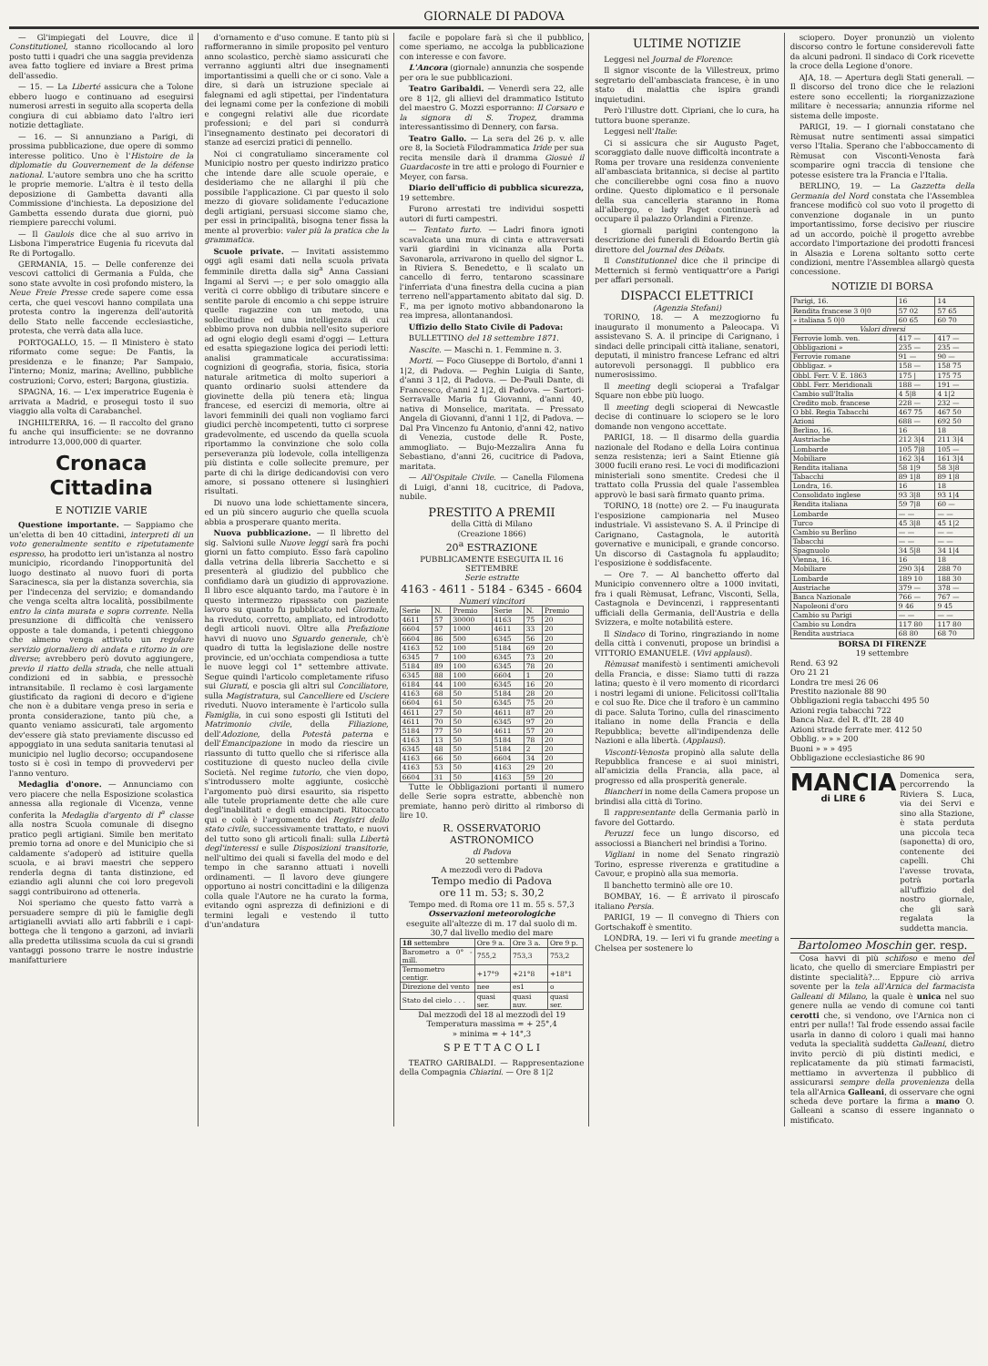GIORNALE DI PADOVA
— Gl'impiegati del Louvre, dice il Constitutionel, stanno ricollocando al loro posto tutti i quadri che una saggia previdenza avea fatto togliere ed inviare a Brest prima dell'assedio.
— 15. — La Liberté assicura che a Tolone ebbero luogo e continuano ad eseguirsi numerosi arresti in seguito alla scoperta della congiura di cui abbiamo dato l'altro ieri notizie dettagliate.
— 16. — Si annunziano a Parigi, di prossima pubblicazione, due opere di sommo interesse politico. Uno è l'Histoire de la diplomatie du Gouvernement de la défense national. L'autore sembra uno che ha scritto le proprie memorie. L'altra è il testo della deposizione di Gambetta davanti alla Commissione d'inchiesta. La deposizione del Gambetta essendo durata due giorni, può riempiere parecchi volumi.
— Il Gaulois dice che al suo arrivo in Lisbona l'imperatrice Eugenia fu ricevuta dal Re di Portogallo.
GERMANIA, 15. — Delle conferenze dei vescovi cattolici di Germania a Fulda, che sono state avvolte in così profondo mistero, la Neue Freie Presse crede sapere come essa certa, che quei vescovi hanno compilata una protesta contro la ingerenza dell'autorità dello Stato nelle faccende ecclesiastiche, protesta, che verrà data alla luce.
PORTOGALLO, 15. — Il Ministero è stato riformato come segue: De Fantis, la presidenza e le finanze; Par Sampaio, l'interno; Moniz, marina; Avellino, pubbliche costruzioni; Corvo, esteri; Bargona, giustizia.
SPAGNA, 16. — L'ex imperatrice Eugenia è arrivata a Madrid, e prosegui tosto il suo viaggio alla volta di Carabanchel.
INGHILTERRA, 16. — Il raccolto del grano fu anche qui insufficiente: se ne dovranno introdurre 13,000,000 di quarter.
Cronaca Cittadina
E NOTIZIE VARIE
Questione importante. — Sappiamo che un'eletta di ben 40 cittadini, interpreti di un voto generalmente sentito e ripetutamente espresso, ha prodotto ieri un'istanza al nostro municipio, ricordando l'inopportunità del luogo destinato al nuovo fuori di porta Saracinesca, sia per la distanza soverchia, sia per l'indecenza del servizio; e domandando che venga scelta altra località, possibilmente entro la cinta murata e sopra corrente. Nella presunzione di difficoltà che venissero opposte a tale domanda, i petenti chieggono che almeno venga attivato un regolare servizio giornaliero di andata e ritorno in ore diverse; avrebbero però dovuto aggiungere, previo il riatto della strada, che nelle attuali condizioni ed in sabbia, e pressochè intransitabile. Il reclamo è così largamente giustificato da ragioni di decoro e d'igiene che non è a dubitare venga preso in seria e pronta considerazione, tanto più che, a quanto veniamo assicurati, tale argomento dev'essere già stato previamente discusso ed appoggiato in una seduta sanitaria tenutasi al municipio nel luglio decorso; occupandosene tosto si è così in tempo di provvedervi per l'anno venturo.
Medaglia d'onore. — Annunciamo con vero piacere che nella Esposizione scolastica annessa alla regionale di Vicenza, venne conferita la Medaglia d'argento di I<sup>a</sup> classe alla nostra Scuola comunale di disegno pratico pegli artigiani. Simile ben meritato premio torna ad onore e del Municipio che si caldamente s'adoperò ad istituire quella scuola, e ai bravi maestri che seppero renderla degna di tanta distinzione, ed eziandio agli alunni che coi loro pregevoli saggi contribuirono ad ottenerla.
Noi speriamo che questo fatto varrà a persuadere sempre di più le famiglie degli artigianelli avviati allo arti fabbrili e i capi-bottega che li tengono a garzoni, ad inviarli alla predetta utilissima scuola da cui si grandi vantaggi possono trarre le nostre industrie manifatturiere
d'ornamento e d'uso comune. E tanto più si rafformeranno in simile proposito pel venturo anno scolastico, perchè siamo assicurati che verranno aggiunti altri due insegnamenti importantissimi a quelli che or ci sono. Vale a dire, si darà un istruzione speciale ai falegnami ed agli stipettai, per l'indentatura dei legnami come per la confezione di mobili e congegni relativi alle due ricordate professioni; e del pari si condurrà l'insegnamento destinato pei decoratori di stanze ad esercizi pratici di pennello.
Noi ci congratuliamo sinceramente col Municipio nostro per questo indirizzo pratico che intende dare alle scuole operaie, e desideriamo che ne allarghi il più che possibile l'applicazione. Ci par questo il solo mezzo di giovare solidamente l'educazione degli artigiani, persuasi siccome siamo che, per essi in principalità, bisogna tener fissa la mente al proverbio: valer più la pratica che la grammatica.
Scuole private. — Invitati assistemmo oggi agli esami dati nella scuola privata femminile diretta dalla sig<sup>a</sup> Anna Cassiani Ingami al Servi —; e per solo omaggio alla verità ci corre obbligo di tributare sincere e sentite parole di encomio a chi seppe istruire quelle ragazzine con un metodo, una sollecitudine ed una intelligenza di cui ebbimo prova non dubbia nell'esito superiore ad ogni elogio degli esami d'oggi — Lettura ed esatta spiegazione logica dei periodi letti: analisi grammaticale accuratissima: cognizioni di geografia, storia, fisica, storia naturale aritmetica di molto superiori a quanto ordinario suolsi attendere da giovinette della più tenera età; lingua francese, ed esercizi di memoria, oltre ai lavori femminili dei quali non vogliamo farci giudici perchè incompetenti, tutto ci sorprese gradevolmente, ed uscendo da quella scuola riportammo la convinzione che solo colla perseveranza più lodevole, colla intelligenza più distinta e colle sollecite premure, per parte di chi la dirige dedicandovisi con vero amore, si possano ottenere sì lusinghieri risultati.
Di nuovo una lode schiettamente sincera, ed un più sincero augurio che quella scuola abbia a prosperare quanto merita.
Nuova pubblicazione. — Il libretto del sig. Salvioni sulle Nuove leggi sarà fra pochi giorni un fatto compiuto. Esso farà capolino dalla vetrina della libreria Sacchetto e si presenterà al giudizio del pubblico che confidiamo darà un giudizio di approvazione. Il libro esce alquanto tardo, ma l'autore è in questo intermezzo ripassato con paziente lavoro su quanto fu pubblicato nel Giornale, ha riveduto, corretto, ampliato, ed introdotto degli articoli nuovi. Oltre alla Prefazione havvi di nuovo uno Sguardo generale, ch'è quadro di tutta la legislazione delle nostre provincie, ed un'occhiata compendiosa a tutte le nuove leggi col 1° settembre attivate. Segue quindi l'articolo completamente rifuso sui Giurati, e poscia gli altri sul Conciliatore, sulla Magistratura, sul Cancelliere ed Usciere riveduti. Nuovo interamente è l'articolo sulla Famiglia, in cui sono esposti gli Istituti del Matrimonio civile, della Filiazione, dell'Adozione, della Potestà paterna e dell'Emancipazione in modo da riescire un riassunto di tutto quello che si riferisce alla costituzione di questo nucleo della civile Società. Nel regime tutorio, che vien dopo, s'introdussero molte aggiunte, cosicchè l'argomento può dirsi esaurito, sia rispetto alle tutele propriamente dette che alle cure degl'inabilitati e degli emancipati. Ritoccato qui e colà è l'argomento dei Registri dello stato civile, successivamente trattato, e nuovi del tutto sono gli articoli finali: sulla Libertà degl'interessi e sulle Disposizioni transitorie, nell'ultimo dei quali si favella del modo e del tempo in che saranno attuati i novelli ordinamenti. — Il lavoro deve giungere opportuno ai nostri concittadini e la diligenza colla quale l'Autore ne ha curato la forma, evitando ogni asprezza di definizioni e di termini legali e vestendo il tutto d'un'andatura
facile e popolare farà sì che il pubblico, come speriamo, ne accolga la pubblicazione con interesse e con favore.
L'Ancora (giornale) annunzia che sospende per ora le sue pubblicazioni.
Teatro Garibaldi. — Venerdì sera 22, alle ore 8 1|2, gli allievi del drammatico Istituto del maestro G. Mozzi esporranno: Il Corsaro e la signora di S. Tropez, dramma interessantissimo di Dennery, con farsa.
Teatro Gallo. — La sera del 26 p. v. alle ore 8, la Società Filodrammatica Iride per sua recita mensile darà il dramma Giosuè il Guardacoste in tre atti e prologo di Fournier e Meyer, con farsa.
Diario dell'ufficio di pubblica sicurezza, 19 settembre.
Furono arrestati tre individui sospetti autori di furti campestri.
— Tentato furto. — Ladri finora ignoti scavalcata una mura di cinta e attraversati varii giardini in vicinanza alla Porta Savonarola, arrivarono in quello del signor L. in Riviera S. Benedetto, e lì scalato un cancello di ferro, tentarono scassinare l'inferriata d'una finestra della cucina a pian terreno nell'appartamento abitato dal sig. D. F., ma per ignoto motivo abbandonarono la rea impresa, allontanandosi.
Uffizio dello Stato Civile di Padova:
BULLETTINO del 18 settembre 1871.
Nascite. — Maschi n. 1. Femmine n. 3.
Morti. — Foco Giuseppe di Bortolo, d'anni 1 1|2, di Padova. — Peghin Luigia di Sante, d'anni 3 1|2, di Padova. — De-Pauli Dante, di Francesco, d'anni 2 1|2, di Padova. — Sartori-Serravalle Maria fu Giovanni, d'anni 40, nativa di Monselice, maritata. — Pressato Angela di Giovanni, d'anni 1 1|2, di Padova. — Dal Pra Vincenzo fu Antonio, d'anni 42, nativo di Venezia, custode delle R. Poste, ammogliato. — Bujo-Mezzalira Anna fu Sebastiano, d'anni 26, cucitrice di Padova, maritata.
— All'Ospitale Civile. — Canella Filomena di Luigi, d'anni 18, cucitrice, di Padova, nubile.
PRESTITO A PREMII
della Città di Milano
(Creazione 1866)
20<sup>a</sup> ESTRAZIONE
PUBBLICAMENTE ESEGUITA IL 16 SETTEMBRE
Serie estratte
4163 - 4611 - 5184 - 6345 - 6604
Numeri vincitori
| Serie | N. | Premio | Serie | N. | Premio |
| --- | --- | --- | --- | --- | --- |
| 4611 | 57 | 30000 | 4163 | 75 | 20 |
| 6604 | 57 | 1000 | 4611 | 33 | 20 |
| 6604 | 86 | 500 | 6345 | 56 | 20 |
| 4163 | 52 | 100 | 5184 | 69 | 20 |
| 6345 | 7 | 100 | 6345 | 73 | 20 |
| 5184 | 89 | 100 | 6345 | 78 | 20 |
| 6345 | 88 | 100 | 6604 | 1 | 20 |
| 6184 | 44 | 100 | 6345 | 16 | 20 |
| 4163 | 68 | 50 | 5184 | 28 | 20 |
| 6604 | 61 | 50 | 6345 | 75 | 20 |
| 4611 | 27 | 50 | 4611 | 87 | 20 |
| 4611 | 70 | 50 | 6345 | 97 | 20 |
| 5184 | 77 | 50 | 4611 | 57 | 20 |
| 4163 | 13 | 50 | 5184 | 78 | 20 |
| 6345 | 48 | 50 | 5184 | 2 | 20 |
| 4163 | 66 | 50 | 6604 | 34 | 20 |
| 4163 | 53 | 50 | 4163 | 29 | 20 |
| 6604 | 31 | 50 | 4163 | 59 | 20 |
Tutte le Obbligazioni portanti il numero delle Serie sopra estratte, abbenchè non premiate, hanno però diritto al rimborso di lire 10.
R. OSSERVATORIO ASTRONOMICO
di Padova
20 settembre
A mezzodì vero di Padova
Tempo medio di Padova
ore 11 m. 53; s. 30,2
Tempo med. di Roma ore 11 m. 55 s. 57,3
Osservazioni meteorologiche
eseguite all'altezze di m. 17 dal suolo di m. 30,7 dal livello medio del mare
| 18 settembre | Ore 9 a. | Ore 3 a. | Ore 9 p. |
| --- | --- | --- | --- |
| Barometro a 0° - mill. | 755,2 | 753,3 | 753,2 |
| Termometro centigr. | +17°9 | +21°8 | +18°1 |
| Direzione del vento | nee | es1 | o |
| Stato del cielo . . . | quasi ser. | quasi nuv. | quasi ser. |
Dal mezzodì del 18 al mezzodì del 19
Temperatura massima = + 25°,4
» minima = + 14°,3
S P E T T A C O L I
TEATRO GARIBALDI. — Rappresentazione della Compagnia Chiarini. — Ore 8 1|2
ULTIME NOTIZIE
Leggesi nel Journal de Florence:
Il signor visconte de la Villestreux, primo segretario dell'ambasciata francese, è in uno stato di malattia che ispira grandi inquietudini.
Però l'illustre dott. Cipriani, che lo cura, ha tuttora buone speranze.
Leggesi nell'Italie:
Ci si assicura che sir Augusto Paget, scoraggiato dalle nuove difficoltà incontrate a Roma per trovare una residenza conveniente all'ambasciata britannica, si decise al partito che concilierebbe ogni cosa fino a nuovo ordine. Questo diplomatico e il personale della sua cancelleria staranno in Roma all'albergo, e lady Paget continuerà ad occupare il palazzo Orlandini a Firenze.
I giornali parigini contengono la descrizione dei funerali di Edoardo Bertin già direttore del Journal des Débats.
Il Constitutionnel dice che il principe di Metternich si fermò ventiquattr'ore a Parigi per affari personali.
DISPACCI ELETTRICI
(Agenzia Stefani)
TORINO, 18. — A mezzogiorno fu inaugurato il monumento a Paleocapa. Vi assistevano S. A. il principe di Carignano, i sindaci delle principali città italiane, senatori, deputati, il ministro francese Lefranc ed altri autorevoli personaggi. Il pubblico era numerosissimo.
Il meeting degli scioperai a Trafalgar Square non ebbe più luogo.
Il meeting degli scioperai di Newcastle decise di continuare lo sciopero se le loro domande non vengono accettate.
PARIGI, 18. — Il disarmo della guardia nazionale del Rodano e della Loira continua senza resistenza; ieri a Saint Etienne già 3000 fucili erano resi. Le voci di modificazioni ministeriali sono smentite. Credesi che il trattato colla Prussia del quale l'assemblea approvò le basi sarà firmato quanto prima.
TORINO, 18 (notte) ore 2. — Fu inaugurata l'esposizione campionaria nel Museo industriale. Vi assistevano S. A. il Principe di Carignano, Castagnola, le autorità governative e municipali, e grande concorso. Un discorso di Castagnola fu applaudito; l'esposizione è soddisfacente.
— Ore 7. — Al banchetto offerto dal Municipio convennero oltre a 1000 invitati, fra i quali Rèmusat, Lefranc, Visconti, Sella, Castagnola e Devincenzi, i rappresentanti ufficiali della Germania, dell'Austria e della Svizzera, e molte notabilità estere.
Il Sindaco di Torino, ringraziando in nome della città i convenuti, propose un brindisi a VITTORIO EMANUELE. (Vivi applausi).
Rèmusat manifestò i sentimenti amichevoli della Francia, e disse: Siamo tutti di razza latina; questo è il vero momento di ricordarci i nostri legami di unione. Felicitossi coll'Italia e col suo Re. Dice che il traforo è un cammino di pace. Saluta Torino, culla del rinascimento italiano in nome della Francia e della Repubblica; bevette all'indipendenza delle Nazioni e alla libertà. (Applausi).
Visconti-Venosta propinò alla salute della Repubblica francese e ai suoi ministri, all'amicizia della Francia, alla pace, al progresso ed alla prosperità generale.
Biancheri in nome della Camera propose un brindisi alla città di Torino.
Il rappresentante della Germania parlò in favore del Gottardo.
Peruzzi fece un lungo discorso, ed associossi a Biancheri nel brindisi a Torino.
Vigliani in nome del Senato ringraziò Torino, espresse riverenza e gratitudine a Cavour, e propinò alla sua memoria.
Il banchetto terminò alle ore 10.
BOMBAY, 16. — È arrivato il piroscafo italiano Persia.
PARIGI, 19 — Il convegno di Thiers con Gortschakoff è smentito.
LONDRA, 19. — Ieri vi fu grande meeting a Chelsea per sostenere lo
sciopero. Doyer pronunziò un violento discorso contro le fortune considerevoli fatte da alcuni padroni. Il sindaco di Cork ricevette la croce della Legione d'onore.
AJA, 18. — Apertura degli Stati generali. — Il discorso del trono dice che le relazioni estere sono eccellenti; la riorganizzazione militare è necessaria; annunzia riforme nel sistema delle imposte.
PARIGI, 19. — I giornali constatano che Rèmusat nutre sentimenti assai simpatici verso l'Italia. Sperano che l'abboccamento di Rèmusat con Visconti-Venosta farà scomparire ogni traccia di tensione che potesse esistere tra la Francia e l'Italia.
BERLINO, 19. — La Gazzetta della Germania del Nord constata che l'Assemblea francese modificò col suo voto il progetto di convenzione doganale in un punto importantissimo, forse decisivo per riuscire ad un accordo, poichè il progetto avrebbe accordato l'importazione dei prodotti francesi in Alsazia e Lorena soltanto sotto certe condizioni, mentre l'Assemblea allargò questa concessione.
NOTIZIE DI BORSA
| Parigi, 16. | 16 | 14 |
| --- | --- | --- |
| Rendita francese 3 0/0 | 57 02 | 57 65 |
| » italiana 5 0/0 | 60 65 | 60 70 |
| Valori diversi | | |
| Ferrovie lomb. ven. | 417 — | 417 — |
| Obbligazioni » | 235 — | 235 — |
| Ferrovie romane | 91 — | 90 — |
| Obbligaz. » | 158 — | 158 75 |
| Obbl. Ferr. V. E. 1863 | 175 / | 175 75 |
| Obbl. Ferr. Meridionali | 188 — | 191 — |
| Cambio sull'Italia | 4 5/8 | 4 1/2 |
| Credito mob. francese | 228 — | 232 — |
| O bbl. Regia Tabacchi | 467 75 | 467 50 |
| Azioni | 688 — | 692 50 |
| Berlino, 16. | 16 | 18 |
| Austriache | 212 3/4 | 211 3/4 |
| Lombarde | 105 7/8 | 105 — |
| Mobiliare | 162 3/4 | 161 3/4 |
| Rendita italiana | 58 1/9 | 58 3/8 |
| Tabacchi | 89 1/8 | 89 1/8 |
| Londra, 16. | 16 | 18 |
| Consolidato inglese | 93 3/8 | 93 1/4 |
| Rendita italiana | 59 7/8 | 60 — |
| Lombarde | — — | — — |
| Turco | 45 3/8 | 45 1/2 |
| Cambio su Berlino | — — | — — |
| Tabacchi | — — | — — |
| Spagnuolo | 34 5/8 | 34 1/4 |
| Vienna, 16. | 16 | 18 |
| Mobiliare | 290 3/4 | 288 70 |
| Lombarde | 189 10 | 188 30 |
| Austriache | 379 — | 378 — |
| Banca Nazionale | 766 — | 767 — |
| Napoleoni d'oro | 9 46 | 9 45 |
| Cambio su Parigi | — — | — — |
| Cambio su Londra | 117 80 | 117 80 |
| Rendita austriaca | 68 80 | 68 70 |
BORSA DI FIRENZE
19 settembre
Rend. 63 92
Oro 21 21
Londra tre mesi 26 06
Prestito nazionale 88 90
Obbligazioni regia tabacchi 495 50
Azioni regia tabacchi 722
Banca Naz. del R. d'It. 28 40
Azioni strade ferrate mer. 412 50
Obblig. » » » 200
Buoni » » » 495
Obbligazione ecclesiastiche 86 90
MANCIA
di LIRE 6
Domenica sera, percorrendo la Riviera S. Luca, via dei Servi e sino alla Stazione, è stata perduta una piccola teca (saponetta) di oro, contenente dei capelli. Chi l'avesse trovata, potrà portarla all'uffizio del nostro giornale, che gli sarà regalata la suddetta mancia.
Bartolomeo Moschin ger. resp.
Cosa havvi di più schifoso e meno del licato, che quello di smerciare Empiastri per distinte specialità?... Eppure ciò arriva sovente per la tela all'Arnica del farmacista Galleani di Milano, la quale è unica nel suo genere nulla ae vendo di comune coi tanti cerotti che, si vendono, ove l'Arnica non ci entri per nulla!! Tal frode essendo assai facile usarla in danno di coloro i quali mai hanno veduta la specialità suddetta Galleani, dietro invito perciò di più distinti medici, e replicatamente da più stimati farmacisti, mettiamo in avvertenza il pubblico di assicurarsi sempre della provenienza della tela all'Arnica Galleani, di osservare che ogni scheda deve portare la firma a mano O. Galleani a scanso di essere ingannato o mistificato.